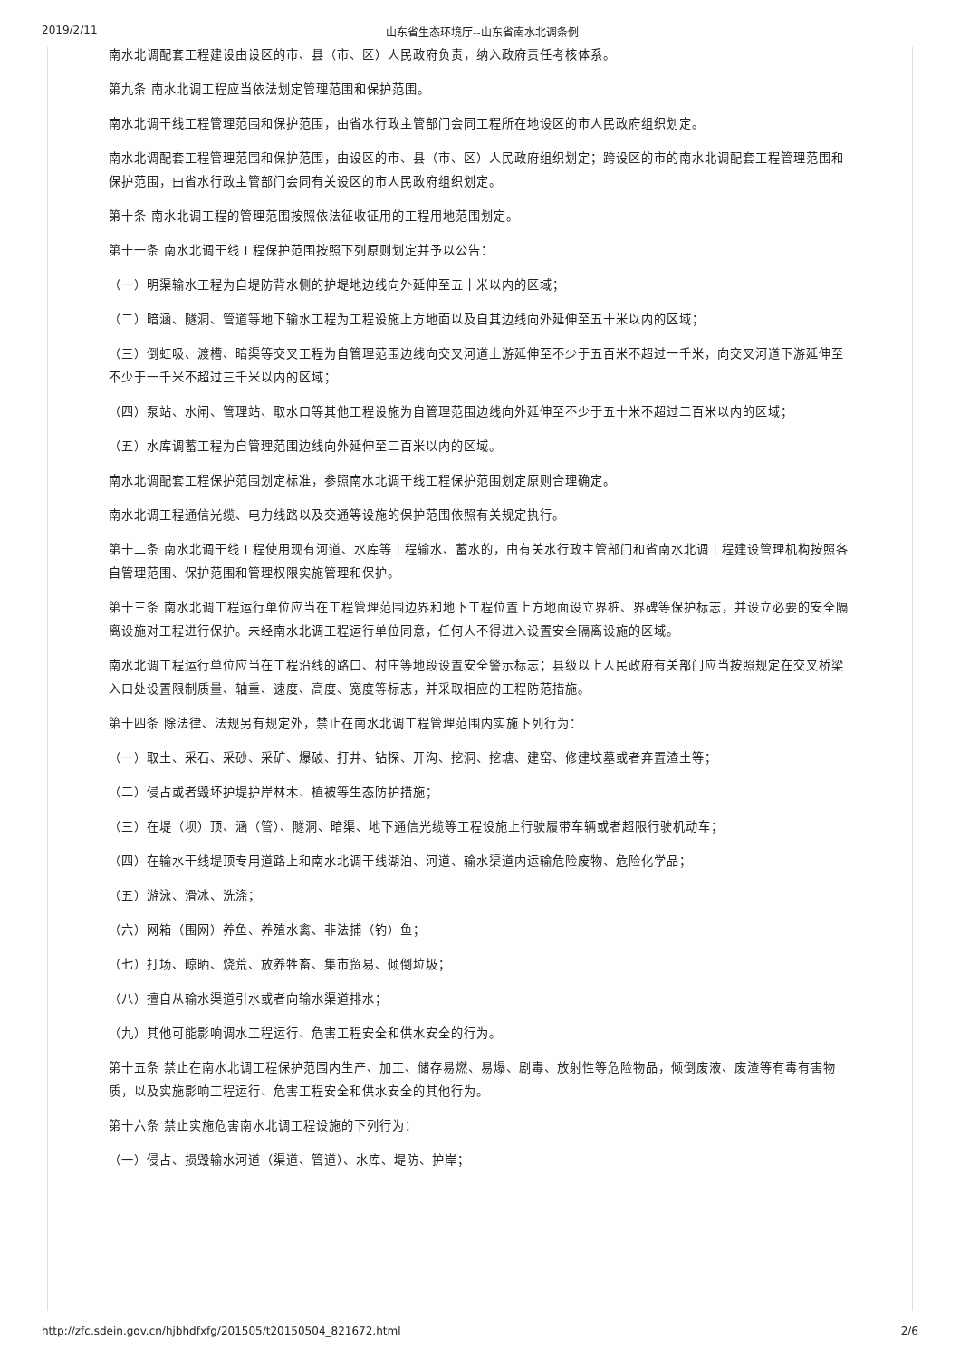2019/2/11 山东省生态环境厅--山东省南水北调条例
南水北调配套工程建设由设区的市、县（市、区）人民政府负责，纳入政府责任考核体系。
第九条 南水北调工程应当依法划定管理范围和保护范围。
南水北调干线工程管理范围和保护范围，由省水行政主管部门会同工程所在地设区的市人民政府组织划定。
南水北调配套工程管理范围和保护范围，由设区的市、县（市、区）人民政府组织划定；跨设区的市的南水北调配套工程管理范围和保护范围，由省水行政主管部门会同有关设区的市人民政府组织划定。
第十条 南水北调工程的管理范围按照依法征收征用的工程用地范围划定。
第十一条 南水北调干线工程保护范围按照下列原则划定并予以公告：
（一）明渠输水工程为自堤防背水侧的护堤地边线向外延伸至五十米以内的区域；
（二）暗涵、隧洞、管道等地下输水工程为工程设施上方地面以及自其边线向外延伸至五十米以内的区域；
（三）倒虹吸、渡槽、暗渠等交叉工程为自管理范围边线向交叉河道上游延伸至不少于五百米不超过一千米，向交叉河道下游延伸至不少于一千米不超过三千米以内的区域；
（四）泵站、水闸、管理站、取水口等其他工程设施为自管理范围边线向外延伸至不少于五十米不超过二百米以内的区域；
（五）水库调蓄工程为自管理范围边线向外延伸至二百米以内的区域。
南水北调配套工程保护范围划定标准，参照南水北调干线工程保护范围划定原则合理确定。
南水北调工程通信光缆、电力线路以及交通等设施的保护范围依照有关规定执行。
第十二条 南水北调干线工程使用现有河道、水库等工程输水、蓄水的，由有关水行政主管部门和省南水北调工程建设管理机构按照各自管理范围、保护范围和管理权限实施管理和保护。
第十三条 南水北调工程运行单位应当在工程管理范围边界和地下工程位置上方地面设立界桩、界碑等保护标志，并设立必要的安全隔离设施对工程进行保护。未经南水北调工程运行单位同意，任何人不得进入设置安全隔离设施的区域。
南水北调工程运行单位应当在工程沿线的路口、村庄等地段设置安全警示标志；县级以上人民政府有关部门应当按照规定在交叉桥梁入口处设置限制质量、轴重、速度、高度、宽度等标志，并采取相应的工程防范措施。
第十四条 除法律、法规另有规定外，禁止在南水北调工程管理范围内实施下列行为：
（一）取土、采石、采砂、采矿、爆破、打井、钻探、开沟、挖洞、挖塘、建窑、修建坟墓或者弃置渣土等；
（二）侵占或者毁坏护堤护岸林木、植被等生态防护措施；
（三）在堤（坝）顶、涵（管）、隧洞、暗渠、地下通信光缆等工程设施上行驶履带车辆或者超限行驶机动车；
（四）在输水干线堤顶专用道路上和南水北调干线湖泊、河道、输水渠道内运输危险废物、危险化学品；
（五）游泳、滑冰、洗涤；
（六）网箱（围网）养鱼、养殖水禽、非法捕（钓）鱼；
（七）打场、晾晒、烧荒、放养牲畜、集市贸易、倾倒垃圾；
（八）擅自从输水渠道引水或者向输水渠道排水；
（九）其他可能影响调水工程运行、危害工程安全和供水安全的行为。
第十五条 禁止在南水北调工程保护范围内生产、加工、储存易燃、易爆、剧毒、放射性等危险物品，倾倒废液、废渣等有毒有害物质，以及实施影响工程运行、危害工程安全和供水安全的其他行为。
第十六条 禁止实施危害南水北调工程设施的下列行为：
（一）侵占、损毁输水河道（渠道、管道）、水库、堤防、护岸；
http://zfc.sdein.gov.cn/hjbhdfxfg/201505/t20150504_821672.html 2/6